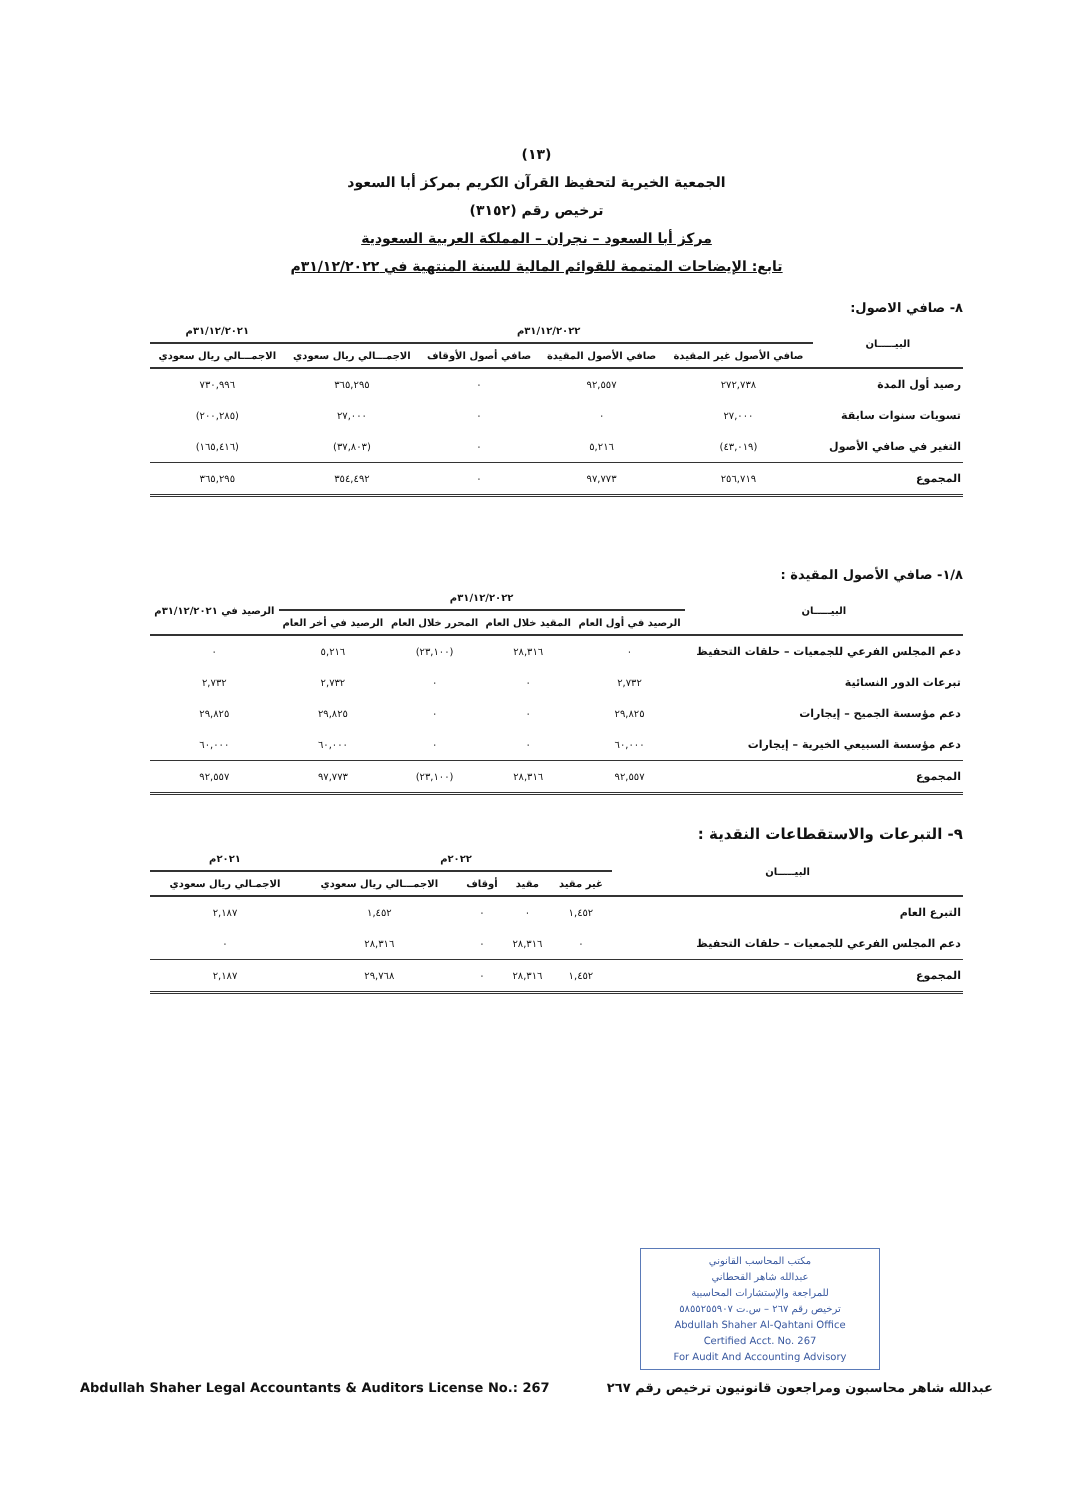(١٣)
الجمعية الخيرية لتحفيظ القرآن الكريم بمركز أبا السعود
ترخيص رقم (٣١٥٢)
مركز أبا السعود – نجران – المملكة العربية السعودية
تابع: الإيضاحات المتممة للقوائم المالية للسنة المنتهية في ٣١/١٢/٢٠٢٢م
٨- صافي الاصول:
| البيـــــان | ٣١/١٢/٢٠٢٢م | | | | ٣١/١٢/٢٠٢١م |
| --- | --- | --- | --- | --- | --- |
| | صافي الأصول غير المقيدة | صافي الأصول المقيدة | صافي أصول الأوقاف | الاجمـــالي ريال سعودي | الاجمـــالي ريال سعودي |
| رصيد أول المدة | ٢٧٢,٧٣٨ | ٩٢,٥٥٧ | ٠ | ٣٦٥,٢٩٥ | ٧٣٠,٩٩٦ |
| تسويات سنوات سابقة | ٢٧,٠٠٠ | ٠ | ٠ | ٢٧,٠٠٠ | (٢٠٠,٢٨٥) |
| التغير في صافي الأصول | (٤٣,٠١٩) | ٥,٢١٦ | ٠ | (٣٧,٨٠٣) | (١٦٥,٤١٦) |
| المجموع | ٢٥٦,٧١٩ | ٩٧,٧٧٣ | ٠ | ٣٥٤,٤٩٢ | ٣٦٥,٢٩٥ |
١/٨- صافي الأصول المقيدة :
| البيـــــان | ٣١/١٢/٢٠٢٢م | | | | الرصيد في ٣١/١٢/٢٠٢١م |
| --- | --- | --- | --- | --- | --- |
| | الرصيد في أول العام | المقيد خلال العام | المحرر خلال العام | الرصيد في أخر العام | |
| دعم المجلس الفرعي للجمعيات – حلقات التحفيظ | ٠ | ٢٨,٣١٦ | (٢٣,١٠٠) | ٥,٢١٦ | ٠ |
| تبرعات الدور النسائية | ٢,٧٣٢ | ٠ | ٠ | ٢,٧٣٢ | ٢,٧٣٢ |
| دعم مؤسسة الجميح – إيجارات | ٢٩,٨٢٥ | ٠ | ٠ | ٢٩,٨٢٥ | ٢٩,٨٢٥ |
| دعم مؤسسة السبيعي الخيرية – إيجارات | ٦٠,٠٠٠ | ٠ | ٠ | ٦٠,٠٠٠ | ٦٠,٠٠٠ |
| المجموع | ٩٢,٥٥٧ | ٢٨,٣١٦ | (٢٣,١٠٠) | ٩٧,٧٧٣ | ٩٢,٥٥٧ |
٩- التبرعات والاستقطاعات النقدية :
| البيـــــان | ٢٠٢٢م | | | | ٢٠٢١م |
| --- | --- | --- | --- | --- | --- |
| | غير مقيد | مقيد | أوقاف | الاجمـــالي ريال سعودي | الاجمـالي ريال سعودي |
| التبرع العام | ١,٤٥٢ | ٠ | ٠ | ١,٤٥٢ | ٢,١٨٧ |
| دعم المجلس الفرعي للجمعيات – حلقات التحفيظ | ٠ | ٢٨,٣١٦ | ٠ | ٢٨,٣١٦ | ٠ |
| المجموع | ١,٤٥٢ | ٢٨,٣١٦ | ٠ | ٢٩,٧٦٨ | ٢,١٨٧ |
مكتب المحاسب القانوني
عبدالله شاهر القحطاني
للمراجعة والإستشارات المحاسبية
ترخيص رقم ٢٦٧ – س.ت ٥٨٥٥٢٥٥٩٠٧
Abdullah Shaher Al-Qahtani Office
Certified Acct. No. 267
For Audit And Accounting Advisory
عبدالله شاهر محاسبون ومراجعون قانونيون ترخيص رقم ٢٦٧ Abdullah Shaher Legal Accountants & Auditors License No.: 267